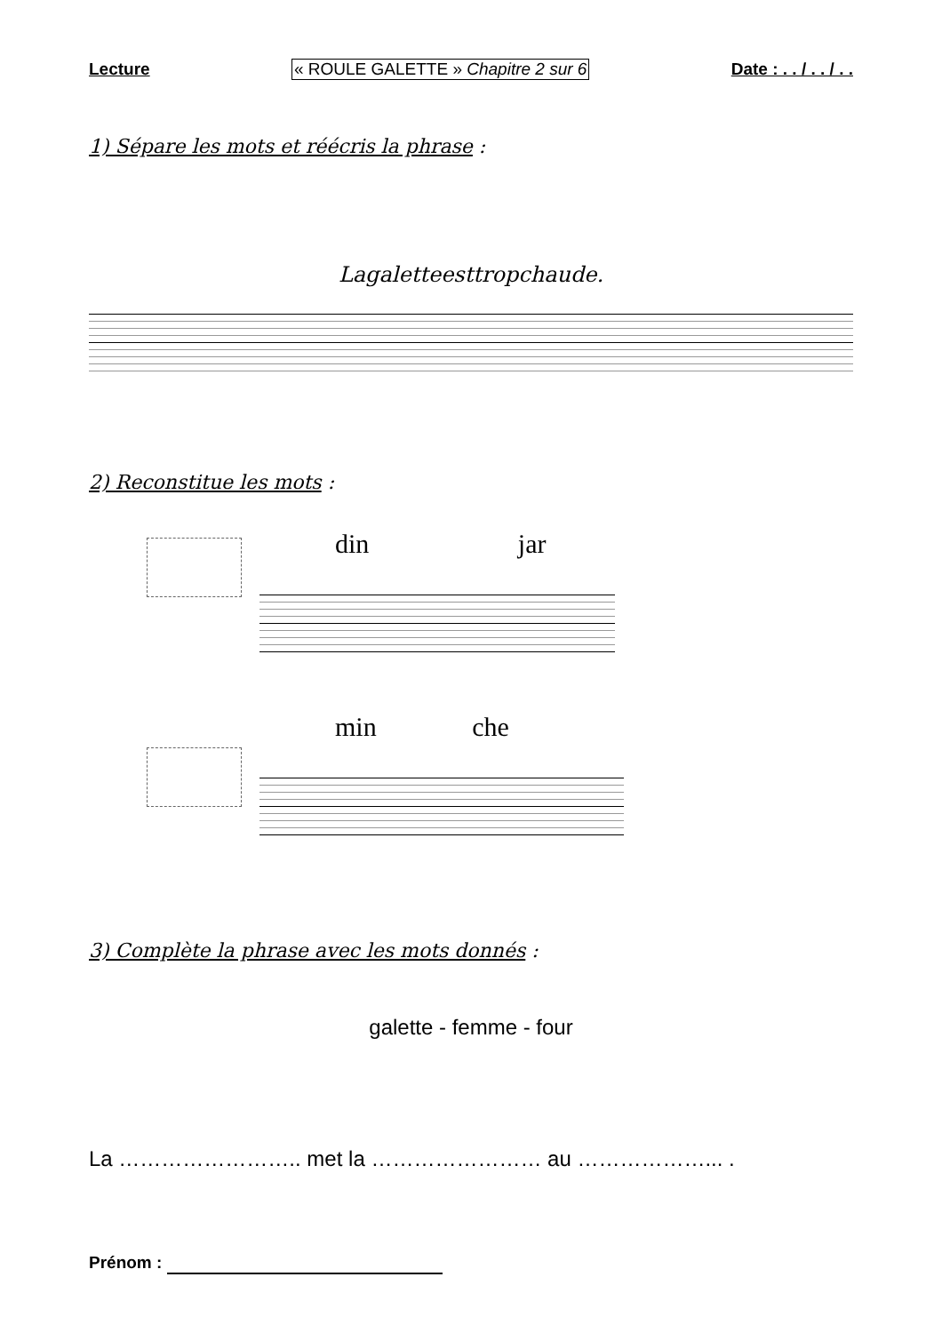Lecture « ROULE GALETTE » Chapitre 2 sur 6 Date : . . / . . / . .
1) Sépare les mots et réécris la phrase :
Lagaletteesttropchaude.
2) Reconstitue les mots :
din jar
min che
3) Complète la phrase avec les mots donnés :
galette - femme - four
La …………………….. met la …………………… au ………………... .
Prénom :